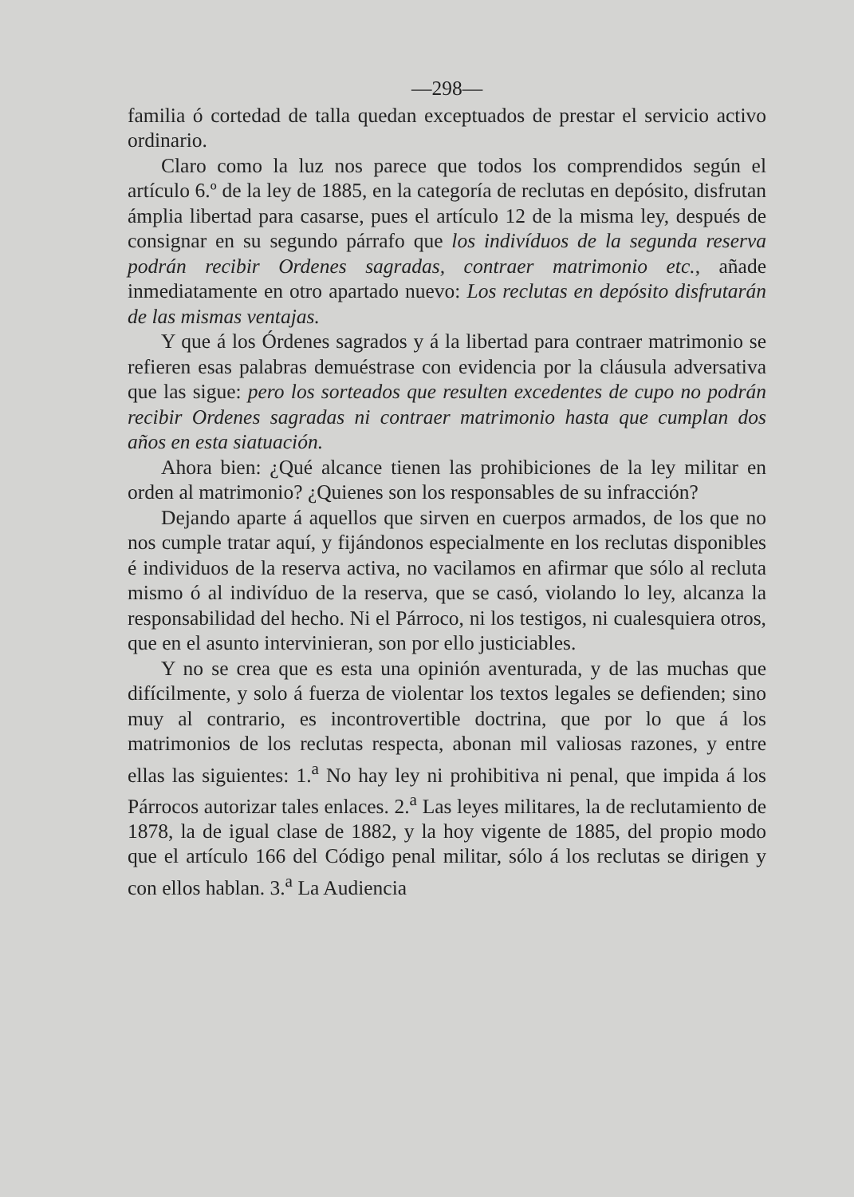—298—
familia ó cortedad de talla quedan exceptuados de prestar el servicio activo ordinario.
Claro como la luz nos parece que todos los comprendidos según el artículo 6.º de la ley de 1885, en la categoría de reclutas en depósito, disfrutan ámplia libertad para casarse, pues el artículo 12 de la misma ley, después de consignar en su segundo párrafo que los indivíduos de la segunda reserva podrán recibir Ordenes sagradas, contraer matrimonio etc., añade inmediatamente en otro apartado nuevo: Los reclutas en depósito disfrutarán de las mismas ventajas.
Y que á los Órdenes sagrados y á la libertad para contraer matrimonio se refieren esas palabras demuéstrase con evidencia por la cláusula adversativa que las sigue: pero los sorteados que resulten excedentes de cupo no podrán recibir Ordenes sagradas ni contraer matrimonio hasta que cumplan dos años en esta siatuación.
Ahora bien: ¿Qué alcance tienen las prohibiciones de la ley militar en orden al matrimonio? ¿Quienes son los responsables de su infracción?
Dejando aparte á aquellos que sirven en cuerpos armados, de los que no nos cumple tratar aquí, y fijándonos especialmente en los reclutas disponibles é individuos de la reserva activa, no vacilamos en afirmar que sólo al recluta mismo ó al indivíduo de la reserva, que se casó, violando lo ley, alcanza la responsabilidad del hecho. Ni el Párroco, ni los testigos, ni cualesquiera otros, que en el asunto intervinieran, son por ello justiciables.
Y no se crea que es esta una opinión aventurada, y de las muchas que difícilmente, y solo á fuerza de violentar los textos legales se defienden; sino muy al contrario, es incontrovertible doctrina, que por lo que á los matrimonios de los reclutas respecta, abonan mil valiosas razones, y entre ellas las siguientes: 1.<sup>a</sup> No hay ley ni prohibitiva ni penal, que impida á los Párrocos autorizar tales enlaces. 2.<sup>a</sup> Las leyes militares, la de reclutamiento de 1878, la de igual clase de 1882, y la hoy vigente de 1885, del propio modo que el artículo 166 del Código penal militar, sólo á los reclutas se dirigen y con ellos hablan. 3.<sup>a</sup> La Audiencia